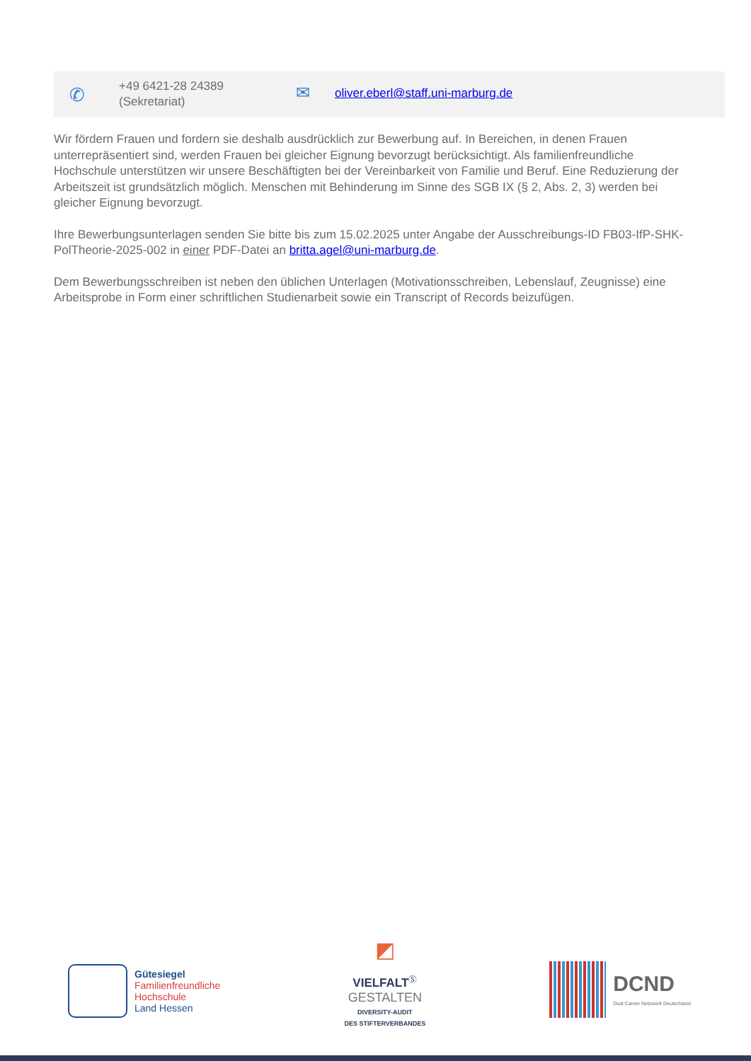✆
+49 6421-28 24389
(Sekretariat)
✉
oliver.eberl@staff.uni-marburg.de
Wir fördern Frauen und fordern sie deshalb ausdrücklich zur Bewerbung auf. In Bereichen, in denen Frauen unterrepräsentiert sind, werden Frauen bei gleicher Eignung bevorzugt berücksichtigt. Als familienfreundliche Hochschule unterstützen wir unsere Beschäftigten bei der Vereinbarkeit von Familie und Beruf. Eine Reduzierung der Arbeitszeit ist grundsätzlich möglich. Menschen mit Behinderung im Sinne des SGB IX (§ 2, Abs. 2, 3) werden bei gleicher Eignung bevorzugt.
Ihre Bewerbungsunterlagen senden Sie bitte bis zum 15.02.2025 unter Angabe der Ausschreibungs-ID FB03-IfP-SHK-PolTheorie-2025-002 in einer PDF-Datei an britta.agel@uni-marburg.de.
Dem Bewerbungsschreiben ist neben den üblichen Unterlagen (Motivationsschreiben, Lebenslauf, Zeugnisse) eine Arbeitsprobe in Form einer schriftlichen Studienarbeit sowie ein Transcript of Records beizufügen.
Gütesiegel
Familienfreundliche
Hochschule
Land Hessen
◩
VIELFALT<sup>Ⓢ</sup>
GESTALTEN
DIVERSITY-AUDIT
DES STIFTERVERBANDES
DCND
Dual Career Netzwerk Deutschland